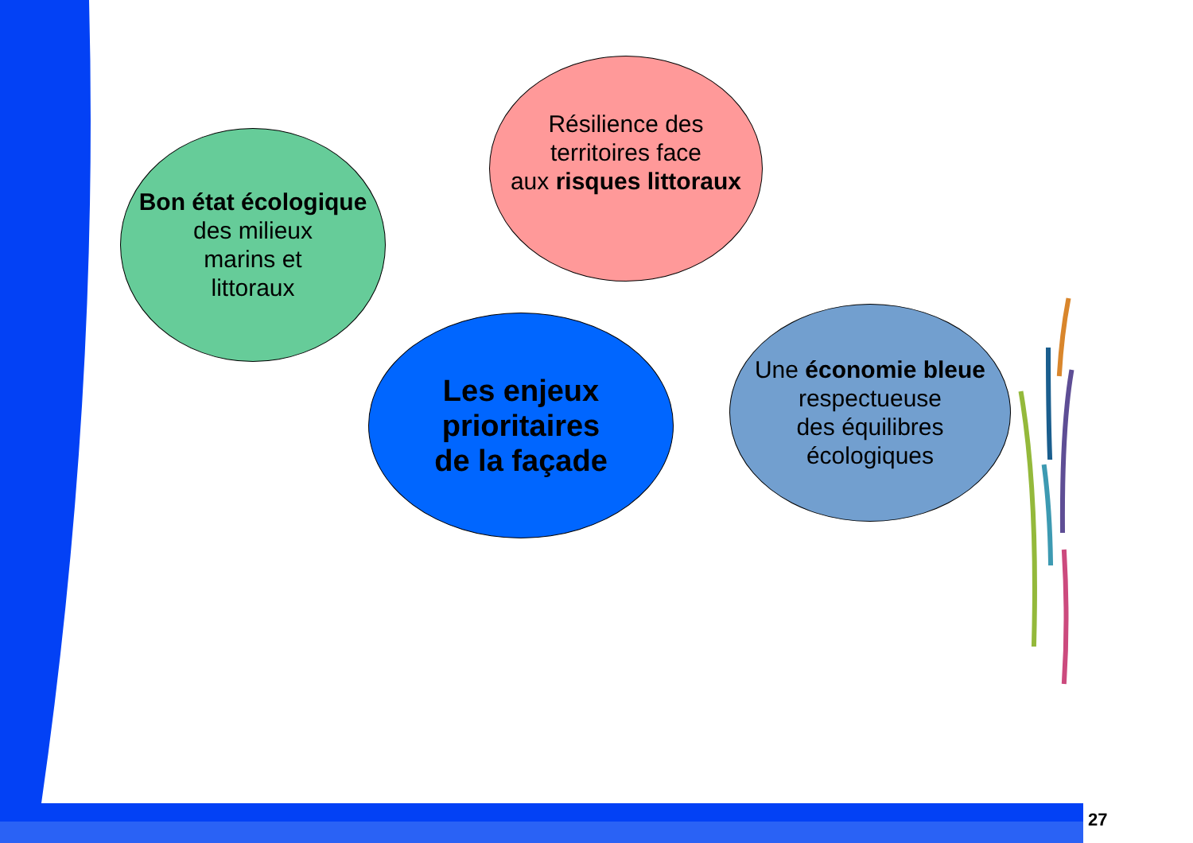Bon état écologique
des milieux
marins et
littoraux
Résilience des
territoires face
aux risques littoraux
Les enjeux prioritaires
de la façade
Une économie bleue
respectueuse
des équilibres
écologiques
27